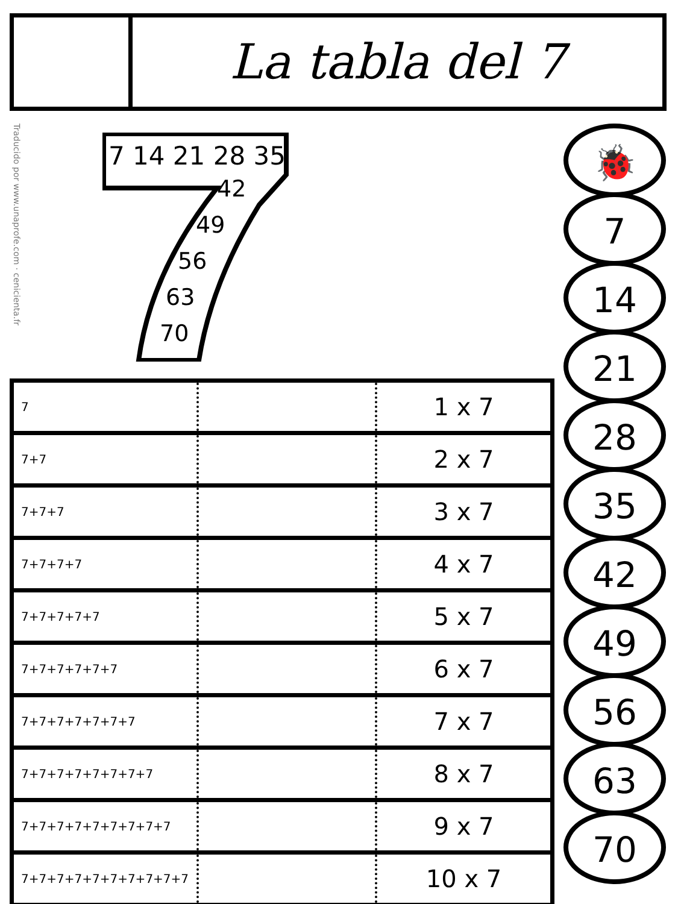La tabla del 7
Traducido por www.unaprofe.com · cenicienta.fr
7 14 21 28 35
42
49
56
63
70
| 7 | | 1 x 7 |
| 7+7 | | 2 x 7 |
| 7+7+7 | | 3 x 7 |
| 7+7+7+7 | | 4 x 7 |
| 7+7+7+7+7 | | 5 x 7 |
| 7+7+7+7+7+7 | | 6 x 7 |
| 7+7+7+7+7+7+7 | | 7 x 7 |
| 7+7+7+7+7+7+7+7 | | 8 x 7 |
| 7+7+7+7+7+7+7+7+7 | | 9 x 7 |
| 7+7+7+7+7+7+7+7+7+7 | | 10 x 7 |
🐞
7
14
21
28
35
42
49
56
63
70